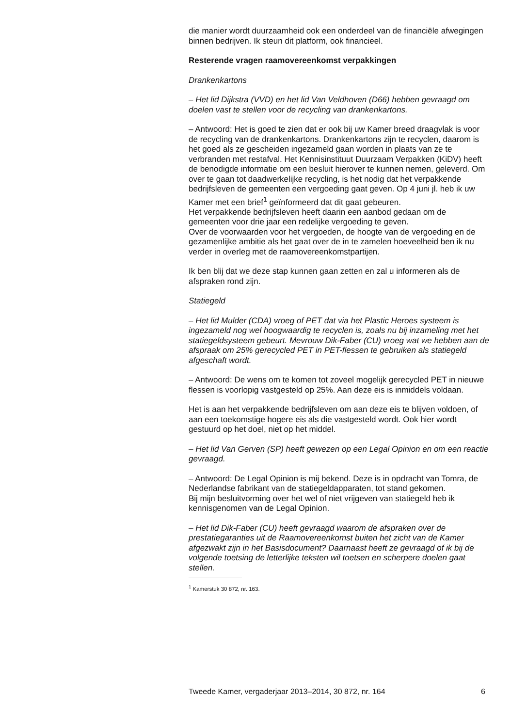die manier wordt duurzaamheid ook een onderdeel van de financiële afwegingen binnen bedrijven. Ik steun dit platform, ook financieel.
Resterende vragen raamovereenkomst verpakkingen
Drankenkartons
– Het lid Dijkstra (VVD) en het lid Van Veldhoven (D66) hebben gevraagd om doelen vast te stellen voor de recycling van drankenkartons.
– Antwoord: Het is goed te zien dat er ook bij uw Kamer breed draagvlak is voor de recycling van de drankenkartons. Drankenkartons zijn te recyclen, daarom is het goed als ze gescheiden ingezameld gaan worden in plaats van ze te verbranden met restafval. Het Kennisinstituut Duurzaam Verpakken (KiDV) heeft de benodigde informatie om een besluit hierover te kunnen nemen, geleverd. Om over te gaan tot daadwerkelijke recycling, is het nodig dat het verpakkende bedrijfsleven de gemeenten een vergoeding gaat geven. Op 4 juni jl. heb ik uw Kamer met een brief<sup>1</sup> geïnformeerd dat dit gaat gebeuren.
Het verpakkende bedrijfsleven heeft daarin een aanbod gedaan om de gemeenten voor drie jaar een redelijke vergoeding te geven.
Over de voorwaarden voor het vergoeden, de hoogte van de vergoeding en de gezamenlijke ambitie als het gaat over de in te zamelen hoeveelheid ben ik nu verder in overleg met de raamovereenkomstpartijen.
Ik ben blij dat we deze stap kunnen gaan zetten en zal u informeren als de afspraken rond zijn.
Statiegeld
– Het lid Mulder (CDA) vroeg of PET dat via het Plastic Heroes systeem is ingezameld nog wel hoogwaardig te recyclen is, zoals nu bij inzameling met het statiegeldsysteem gebeurt. Mevrouw Dik-Faber (CU) vroeg wat we hebben aan de afspraak om 25% gerecycled PET in PET-flessen te gebruiken als statiegeld afgeschaft wordt.
– Antwoord: De wens om te komen tot zoveel mogelijk gerecycled PET in nieuwe flessen is voorlopig vastgesteld op 25%. Aan deze eis is inmiddels voldaan.
Het is aan het verpakkende bedrijfsleven om aan deze eis te blijven voldoen, of aan een toekomstige hogere eis als die vastgesteld wordt. Ook hier wordt gestuurd op het doel, niet op het middel.
– Het lid Van Gerven (SP) heeft gewezen op een Legal Opinion en om een reactie gevraagd.
– Antwoord: De Legal Opinion is mij bekend. Deze is in opdracht van Tomra, de Nederlandse fabrikant van de statiegeldapparaten, tot stand gekomen.
Bij mijn besluitvorming over het wel of niet vrijgeven van statiegeld heb ik kennisgenomen van de Legal Opinion.
– Het lid Dik-Faber (CU) heeft gevraagd waarom de afspraken over de prestatiegaranties uit de Raamovereenkomst buiten het zicht van de Kamer afgezwakt zijn in het Basisdocument? Daarnaast heeft ze gevraagd of ik bij de volgende toetsing de letterlijke teksten wil toetsen en scherpere doelen gaat stellen.
<sup>1</sup> Kamerstuk 30 872, nr. 163.
Tweede Kamer, vergaderjaar 2013–2014, 30 872, nr. 164 6